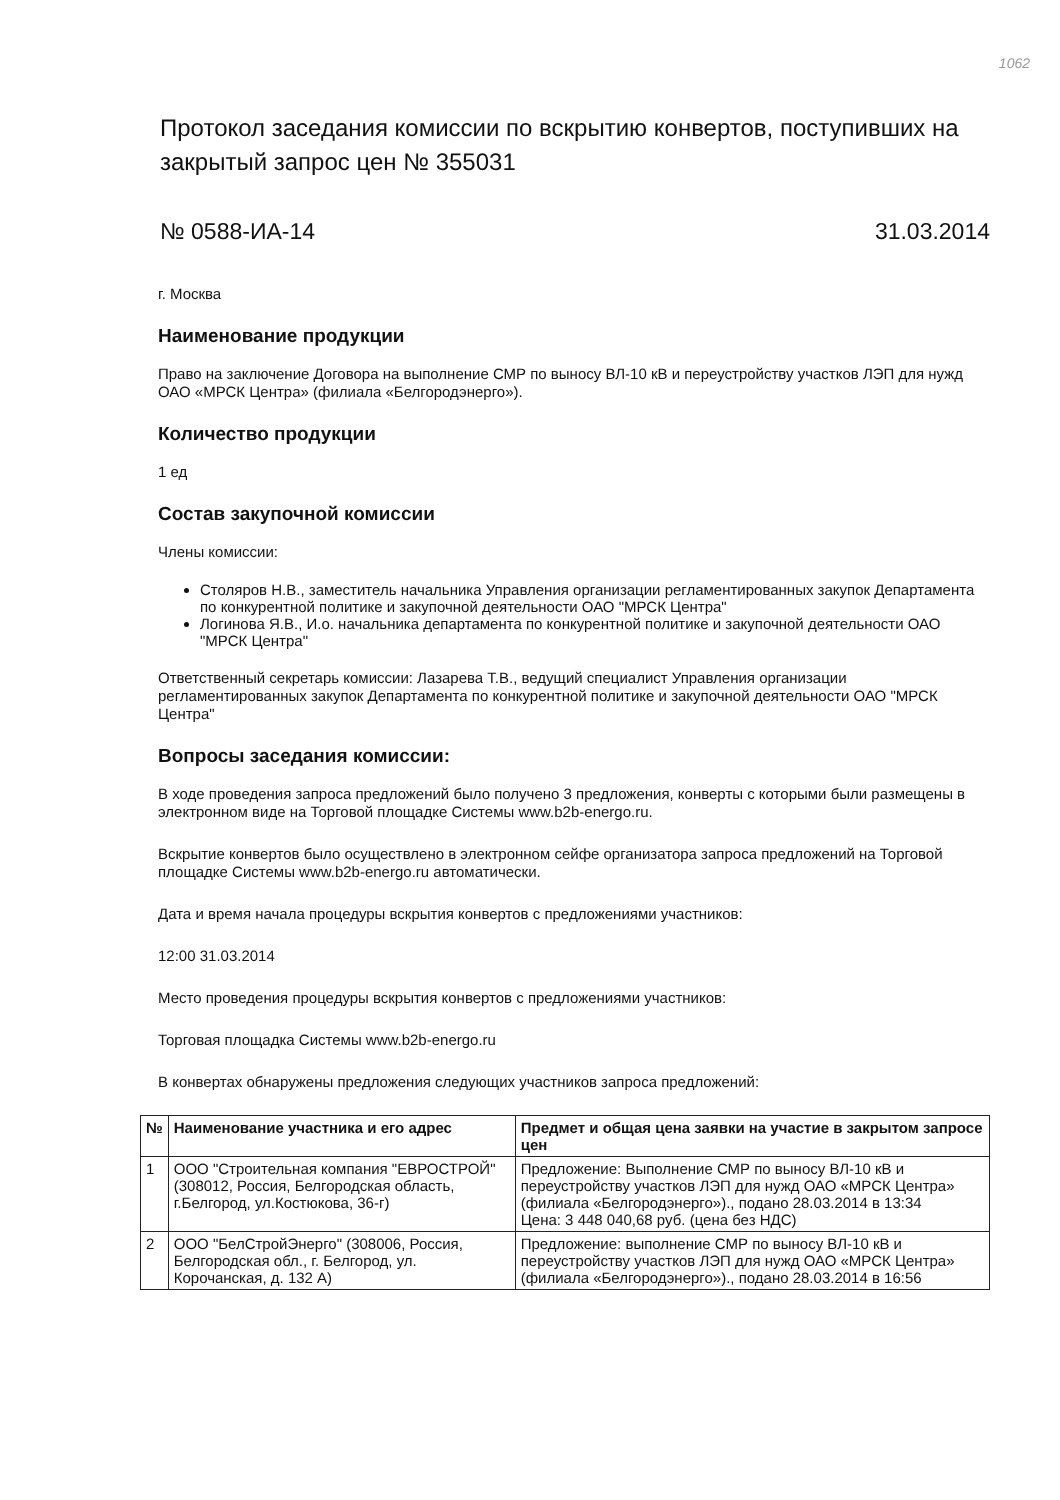1062
Протокол заседания комиссии по вскрытию конвертов, поступивших на закрытый запрос цен № 355031
№ 0588-ИА-14 31.03.2014
г. Москва
Наименование продукции
Право на заключение Договора на выполнение СМР по выносу ВЛ-10 кВ и переустройству участков ЛЭП для нужд ОАО «МРСК Центра» (филиала «Белгородэнерго»).
Количество продукции
1 ед
Состав закупочной комиссии
Члены комиссии:
Столяров Н.В., заместитель начальника Управления организации регламентированных закупок Департамента по конкурентной политике и закупочной деятельности ОАО "МРСК Центра"
Логинова Я.В., И.о. начальника департамента по конкурентной политике и закупочной деятельности ОАО "МРСК Центра"
Ответственный секретарь комиссии: Лазарева Т.В., ведущий специалист Управления организации регламентированных закупок Департамента по конкурентной политике и закупочной деятельности ОАО "МРСК Центра"
Вопросы заседания комиссии:
В ходе проведения запроса предложений было получено 3 предложения, конверты с которыми были размещены в электронном виде на Торговой площадке Системы www.b2b-energo.ru.
Вскрытие конвертов было осуществлено в электронном сейфе организатора запроса предложений на Торговой площадке Системы www.b2b-energo.ru автоматически.
Дата и время начала процедуры вскрытия конвертов с предложениями участников:
12:00 31.03.2014
Место проведения процедуры вскрытия конвертов с предложениями участников:
Торговая площадка Системы www.b2b-energo.ru
В конвертах обнаружены предложения следующих участников запроса предложений:
| № | Наименование участника и его адрес | Предмет и общая цена заявки на участие в закрытом запросе цен |
| --- | --- | --- |
| 1 | ООО "Строительная компания "ЕВРОСТРОЙ" (308012, Россия, Белгородская область, г.Белгород, ул.Костюкова, 36-г) | Предложение: Выполнение СМР по выносу ВЛ-10 кВ и переустройству участков ЛЭП для нужд ОАО «МРСК Центра» (филиала «Белгородэнерго»)., подано 28.03.2014 в 13:34 Цена: 3 448 040,68 руб. (цена без НДС) |
| 2 | ООО "БелСтройЭнерго" (308006, Россия, Белгородская обл., г. Белгород, ул. Корочанская, д. 132 А) | Предложение: выполнение СМР по выносу ВЛ-10 кВ и переустройству участков ЛЭП для нужд ОАО «МРСК Центра» (филиала «Белгородэнерго»)., подано 28.03.2014 в 16:56 |